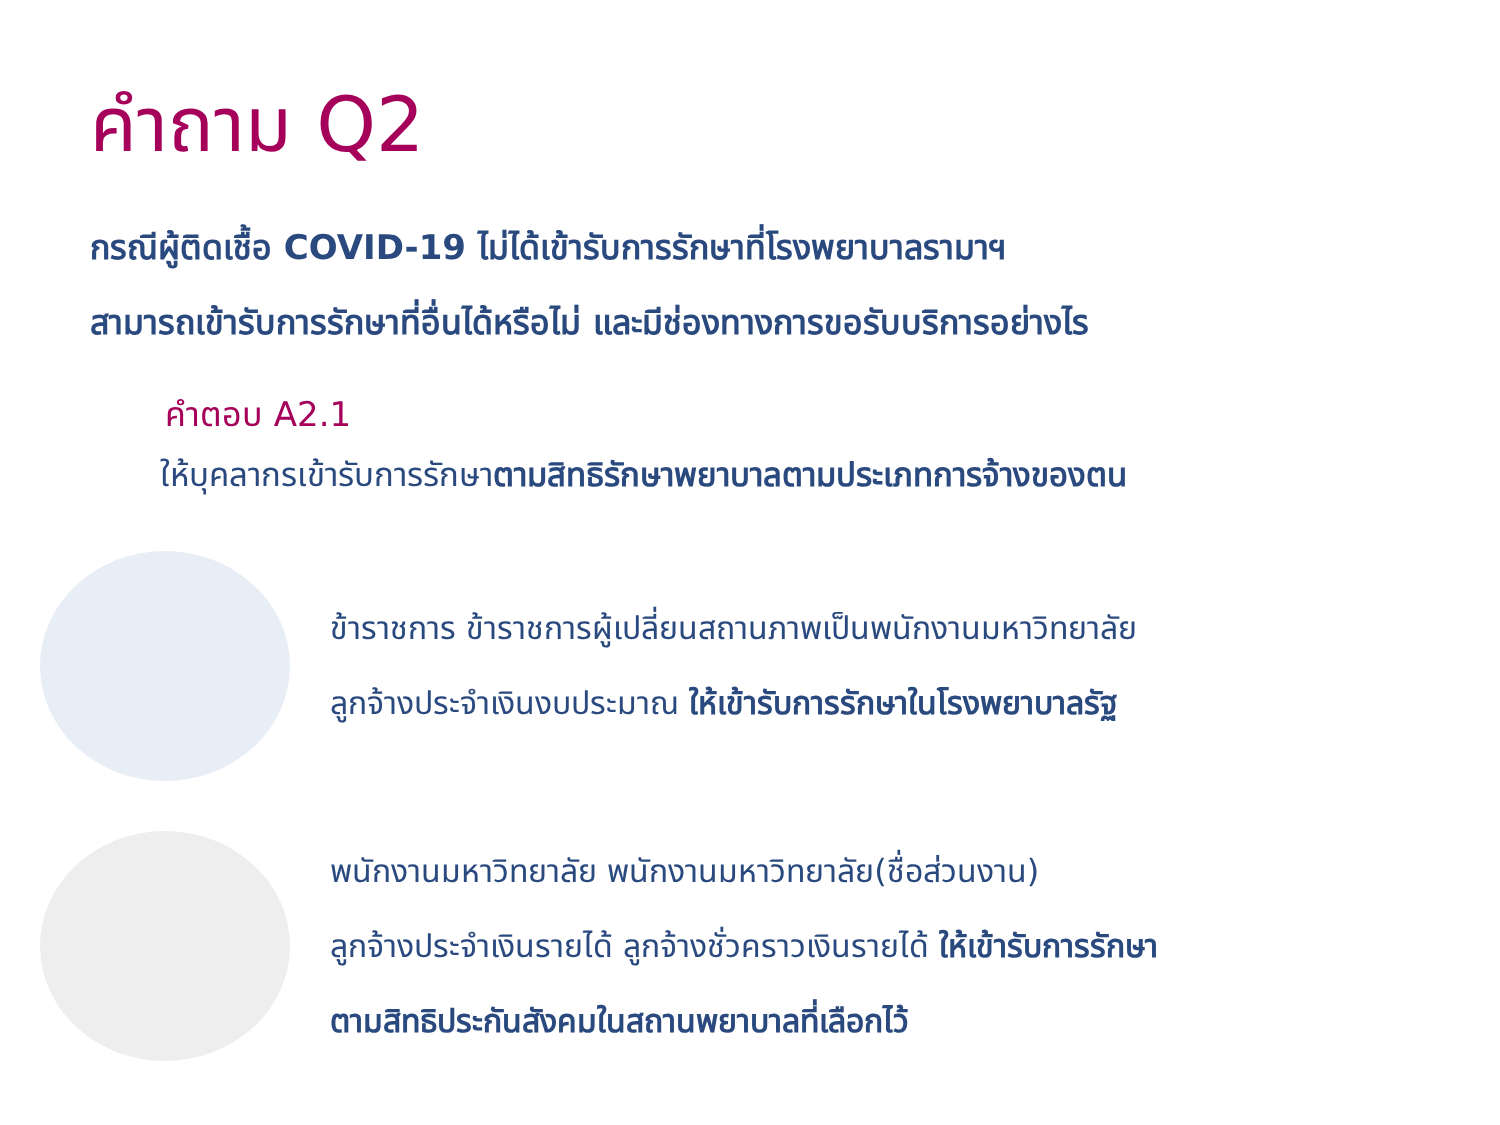คำถาม Q2
กรณีผู้ติดเชื้อ COVID-19 ไม่ได้เข้ารับการรักษาที่โรงพยาบาลรามาฯ
สามารถเข้ารับการรักษาที่อื่นได้หรือไม่ และมีช่องทางการขอรับบริการอย่างไร
คำตอบ A2.1
ให้บุคลากรเข้ารับการรักษาตามสิทธิรักษาพยาบาลตามประเภทการจ้างของตน
ข้าราชการ ข้าราชการผู้เปลี่ยนสถานภาพเป็นพนักงานมหาวิทยาลัย
ลูกจ้างประจำเงินงบประมาณ ให้เข้ารับการรักษาในโรงพยาบาลรัฐ
พนักงานมหาวิทยาลัย พนักงานมหาวิทยาลัย(ชื่อส่วนงาน)
ลูกจ้างประจำเงินรายได้ ลูกจ้างชั่วคราวเงินรายได้ ให้เข้ารับการรักษา
ตามสิทธิประกันสังคมในสถานพยาบาลที่เลือกไว้